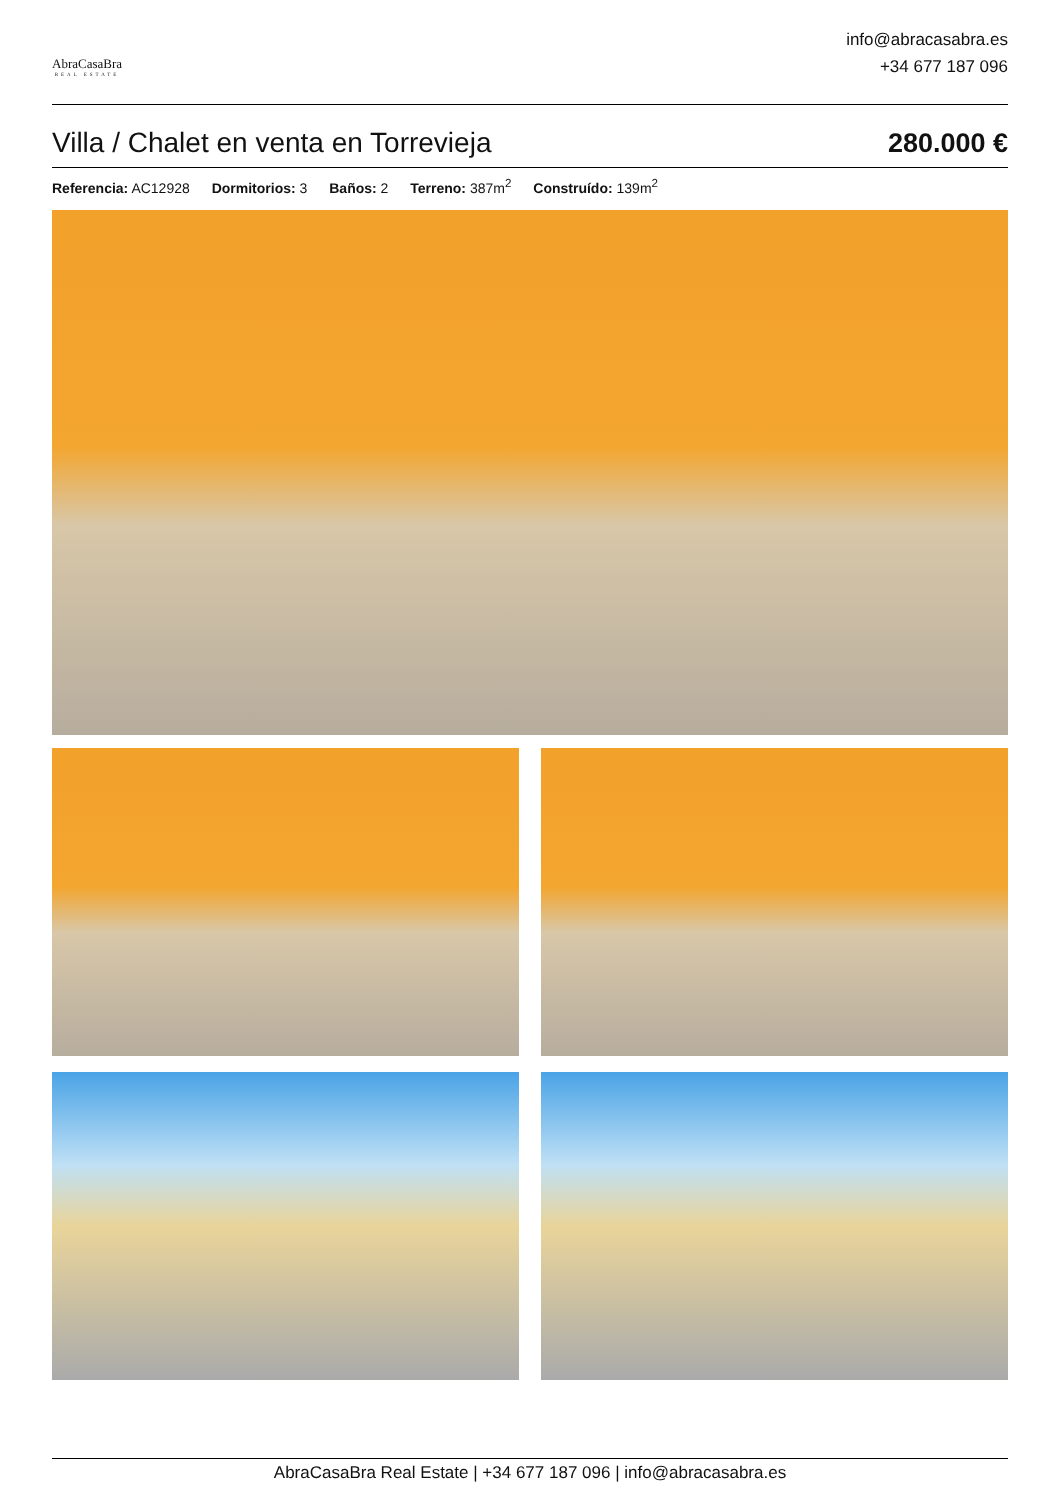AbraCasaBra
REAL ESTATE
info@abracasabra.es
+34 677 187 096
Villa / Chalet en venta en Torrevieja
280.000 €
Referencia: AC12928 Dormitorios: 3 Baños: 2 Terreno: 387m<sup>2</sup> Construído: 139m<sup>2</sup>
AbraCasaBra Real Estate | +34 677 187 096 | info@abracasabra.es